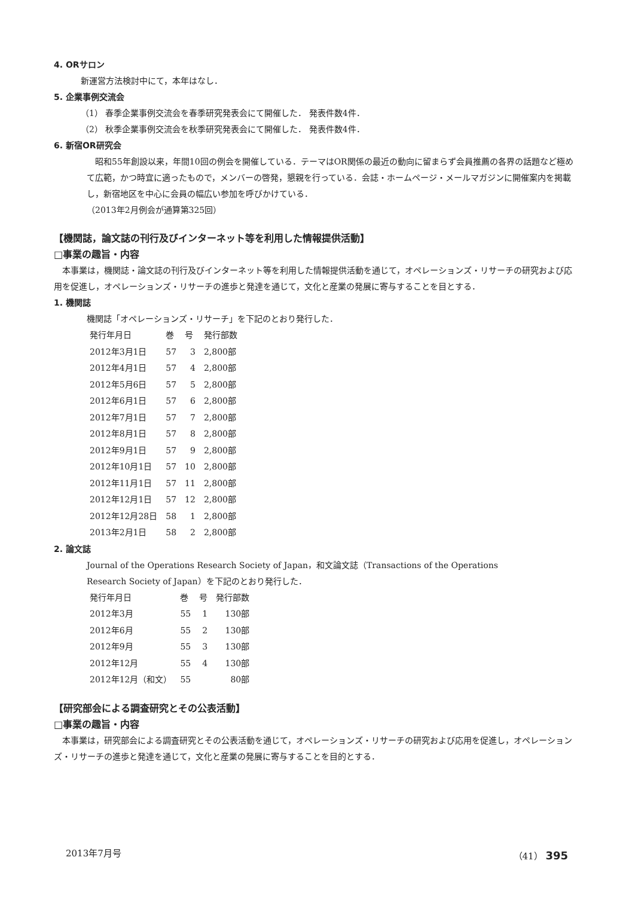4. ORサロン
新運営方法検討中にて，本年はなし．
5. 企業事例交流会
（1） 春季企業事例交流会を春季研究発表会にて開催した． 発表件数4件．
（2） 秋季企業事例交流会を秋季研究発表会にて開催した． 発表件数4件．
6. 新宿OR研究会
　昭和55年創設以来，年間10回の例会を開催している．テーマはOR関係の最近の動向に留まらず会員推薦の各界の話題など極めて広範，かつ時宜に適ったもので，メンバーの啓発，懇親を行っている．会誌・ホームページ・メールマガジンに開催案内を掲載し，新宿地区を中心に会員の幅広い参加を呼びかけている．
（2013年2月例会が通算第325回）
【機関誌，論文誌の刊行及びインターネット等を利用した情報提供活動】
□事業の趣旨・内容
　本事業は，機関誌・論文誌の刊行及びインターネット等を利用した情報提供活動を通じて，オペレーションズ・リサーチの研究および応用を促進し，オペレーションズ・リサーチの進歩と発達を通じて，文化と産業の発展に寄与することを目とする．
1. 機関誌
機関誌「オペレーションズ・リサーチ」を下記のとおり発行した．
| 発行年月日 | 巻 | 号 | 発行部数 |
| --- | --- | --- | --- |
| 2012年3月1日 | 57 | 3 | 2,800部 |
| 2012年4月1日 | 57 | 4 | 2,800部 |
| 2012年5月6日 | 57 | 5 | 2,800部 |
| 2012年6月1日 | 57 | 6 | 2,800部 |
| 2012年7月1日 | 57 | 7 | 2,800部 |
| 2012年8月1日 | 57 | 8 | 2,800部 |
| 2012年9月1日 | 57 | 9 | 2,800部 |
| 2012年10月1日 | 57 | 10 | 2,800部 |
| 2012年11月1日 | 57 | 11 | 2,800部 |
| 2012年12月1日 | 57 | 12 | 2,800部 |
| 2012年12月28日 | 58 | 1 | 2,800部 |
| 2013年2月1日 | 58 | 2 | 2,800部 |
2. 論文誌
Journal of the Operations Research Society of Japan，和文論文誌（Transactions of the Operations
Research Society of Japan）を下記のとおり発行した．
| 発行年月日 | 巻 | 号 | 発行部数 |
| --- | --- | --- | --- |
| 2012年3月 | 55 | 1 | 130部 |
| 2012年6月 | 55 | 2 | 130部 |
| 2012年9月 | 55 | 3 | 130部 |
| 2012年12月 | 55 | 4 | 130部 |
| 2012年12月（和文） | 55 | | 80部 |
【研究部会による調査研究とその公表活動】
□事業の趣旨・内容
　本事業は，研究部会による調査研究とその公表活動を通じて，オペレーションズ・リサーチの研究および応用を促進し，オペレーションズ・リサーチの進歩と発達を通じて，文化と産業の発展に寄与することを目的とする．
2013年7月号 （41） 395